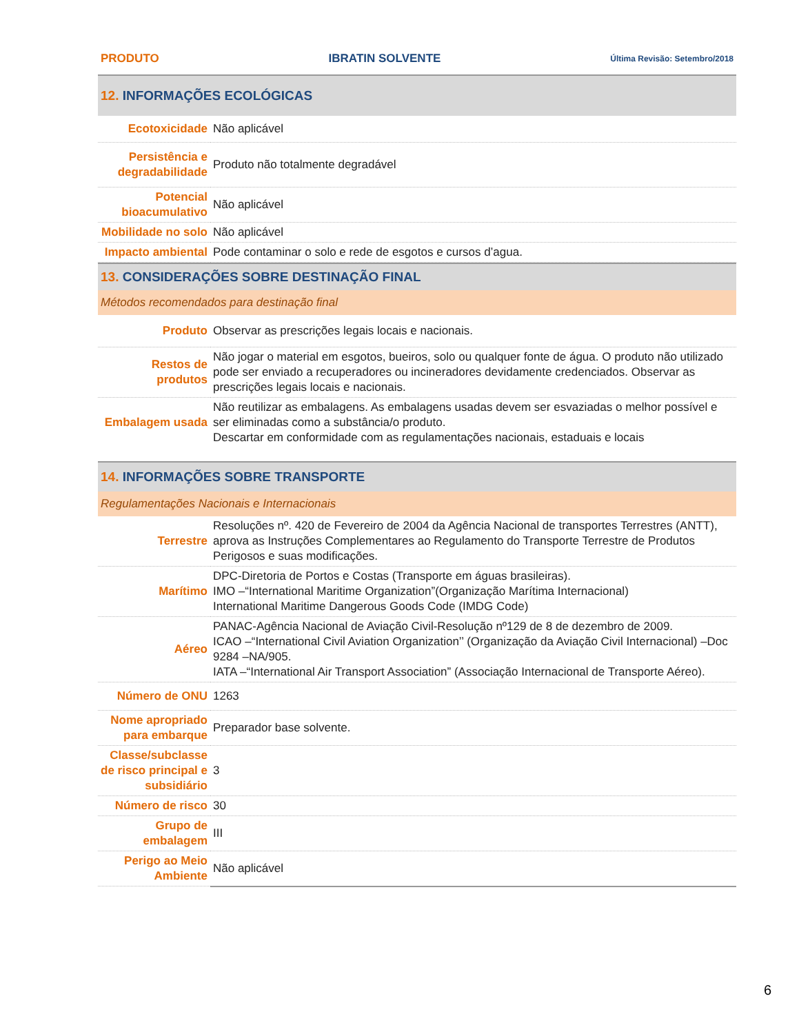PRODUTO IBRATIN SOLVENTE Última Revisão: Setembro/2018
12. INFORMAÇÕES ECOLÓGICAS
| Ecotoxicidade | Não aplicável |
| Persistência e degradabilidade | Produto não totalmente degradável |
| Potencial bioacumulativo | Não aplicável |
| Mobilidade no solo | Não aplicável |
| Impacto ambiental | Pode contaminar o solo e rede de esgotos e cursos d’agua. |
13. CONSIDERAÇÕES SOBRE DESTINAÇÃO FINAL
Métodos recomendados para destinação final
| Produto | Observar as prescrições legais locais e nacionais. |
| Restos de produtos | Não jogar o material em esgotos, bueiros, solo ou qualquer fonte de água. O produto não utilizado pode ser enviado a recuperadores ou incineradores devidamente credenciados. Observar as prescrições legais locais e nacionais. |
| Embalagem usada | Não reutilizar as embalagens. As embalagens usadas devem ser esvaziadas o melhor possível e ser eliminadas como a substância/o produto. Descartar em conformidade com as regulamentações nacionais, estaduais e locais |
14. INFORMAÇÕES SOBRE TRANSPORTE
Regulamentações Nacionais e Internacionais
| Terrestre | Resoluções nº. 420 de Fevereiro de 2004 da Agência Nacional de transportes Terrestres (ANTT), aprova as Instruções Complementares ao Regulamento do Transporte Terrestre de Produtos Perigosos e suas modificações. |
| Marítimo | DPC-Diretoria de Portos e Costas (Transporte em águas brasileiras). IMO –“International Maritime Organization”(Organização Marítima Internacional) International Maritime Dangerous Goods Code (IMDG Code) |
| Aéreo | PANAC-Agência Nacional de Aviação Civil-Resolução nº129 de 8 de dezembro de 2009. ICAO –“International Civil Aviation Organization’’ (Organização da Aviação Civil Internacional) –Doc 9284 –NA/905. IATA –“International Air Transport Association” (Associação Internacional de Transporte Aéreo). |
| Número de ONU | 1263 |
| Nome apropriado para embarque | Preparador base solvente. |
| Classe/subclasse de risco principal e subsidiário | 3 |
| Número de risco | 30 |
| Grupo de embalagem | III |
| Perigo ao Meio Ambiente | Não aplicável |
6